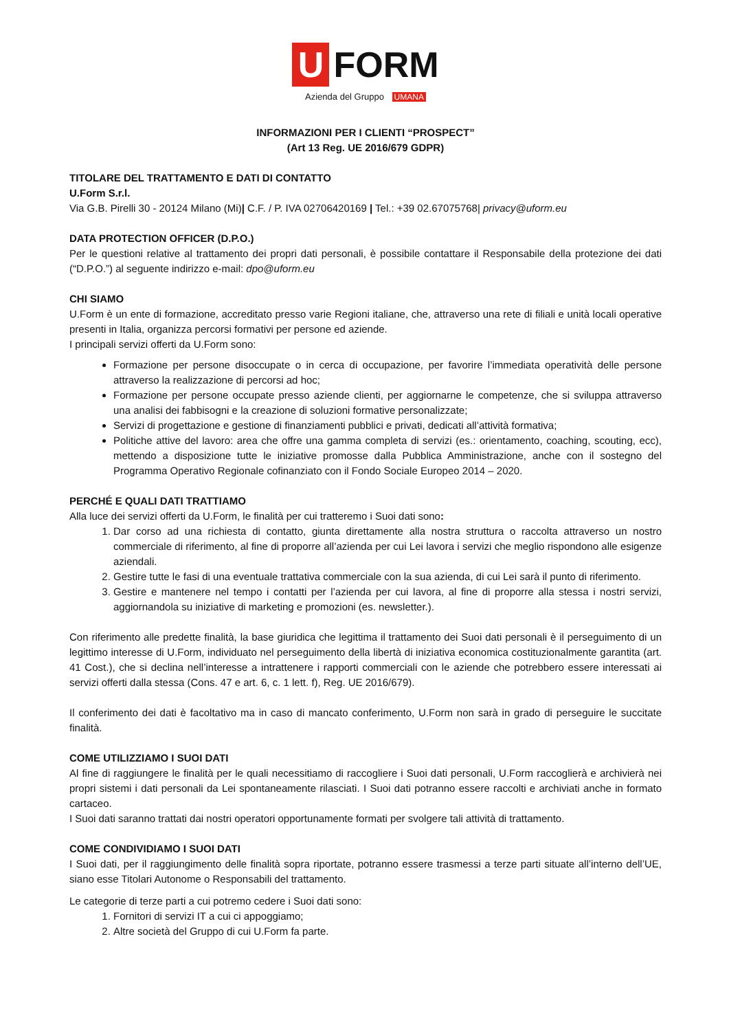U
FORM
Azienda del Gruppo UMANA
INFORMAZIONI PER I CLIENTI “PROSPECT”
(Art 13 Reg. UE 2016/679 GDPR)
TITOLARE DEL TRATTAMENTO E DATI DI CONTATTO
U.Form S.r.l.
Via G.B. Pirelli 30 - 20124 Milano (Mi)| C.F. / P. IVA 02706420169 | Tel.: +39 02.67075768| privacy@uform.eu
DATA PROTECTION OFFICER (D.P.O.)
Per le questioni relative al trattamento dei propri dati personali, è possibile contattare il Responsabile della protezione dei dati (“D.P.O.”) al seguente indirizzo e-mail: dpo@uform.eu
CHI SIAMO
U.Form è un ente di formazione, accreditato presso varie Regioni italiane, che, attraverso una rete di filiali e unità locali operative presenti in Italia, organizza percorsi formativi per persone ed aziende.
I principali servizi offerti da U.Form sono:
Formazione per persone disoccupate o in cerca di occupazione, per favorire l’immediata operatività delle persone attraverso la realizzazione di percorsi ad hoc;
Formazione per persone occupate presso aziende clienti, per aggiornarne le competenze, che si sviluppa attraverso una analisi dei fabbisogni e la creazione di soluzioni formative personalizzate;
Servizi di progettazione e gestione di finanziamenti pubblici e privati, dedicati all’attività formativa;
Politiche attive del lavoro: area che offre una gamma completa di servizi (es.: orientamento, coaching, scouting, ecc), mettendo a disposizione tutte le iniziative promosse dalla Pubblica Amministrazione, anche con il sostegno del Programma Operativo Regionale cofinanziato con il Fondo Sociale Europeo 2014 – 2020.
PERCHÉ E QUALI DATI TRATTIAMO
Alla luce dei servizi offerti da U.Form, le finalità per cui tratteremo i Suoi dati sono:
1. Dar corso ad una richiesta di contatto, giunta direttamente alla nostra struttura o raccolta attraverso un nostro commerciale di riferimento, al fine di proporre all’azienda per cui Lei lavora i servizi che meglio rispondono alle esigenze aziendali.
2. Gestire tutte le fasi di una eventuale trattativa commerciale con la sua azienda, di cui Lei sarà il punto di riferimento.
3. Gestire e mantenere nel tempo i contatti per l’azienda per cui lavora, al fine di proporre alla stessa i nostri servizi, aggiornandola su iniziative di marketing e promozioni (es. newsletter.).
Con riferimento alle predette finalità, la base giuridica che legittima il trattamento dei Suoi dati personali è il perseguimento di un legittimo interesse di U.Form, individuato nel perseguimento della libertà di iniziativa economica costituzionalmente garantita (art. 41 Cost.), che si declina nell’interesse a intrattenere i rapporti commerciali con le aziende che potrebbero essere interessati ai servizi offerti dalla stessa (Cons. 47 e art. 6, c. 1 lett. f), Reg. UE 2016/679).
Il conferimento dei dati è facoltativo ma in caso di mancato conferimento, U.Form non sarà in grado di perseguire le succitate finalità.
COME UTILIZZIAMO I SUOI DATI
Al fine di raggiungere le finalità per le quali necessitiamo di raccogliere i Suoi dati personali, U.Form raccoglierà e archivierà nei propri sistemi i dati personali da Lei spontaneamente rilasciati. I Suoi dati potranno essere raccolti e archiviati anche in formato cartaceo.
I Suoi dati saranno trattati dai nostri operatori opportunamente formati per svolgere tali attività di trattamento.
COME CONDIVIDIAMO I SUOI DATI
I Suoi dati, per il raggiungimento delle finalità sopra riportate, potranno essere trasmessi a terze parti situate all’interno dell’UE, siano esse Titolari Autonome o Responsabili del trattamento.
Le categorie di terze parti a cui potremo cedere i Suoi dati sono:
1. Fornitori di servizi IT a cui ci appoggiamo;
2. Altre società del Gruppo di cui U.Form fa parte.